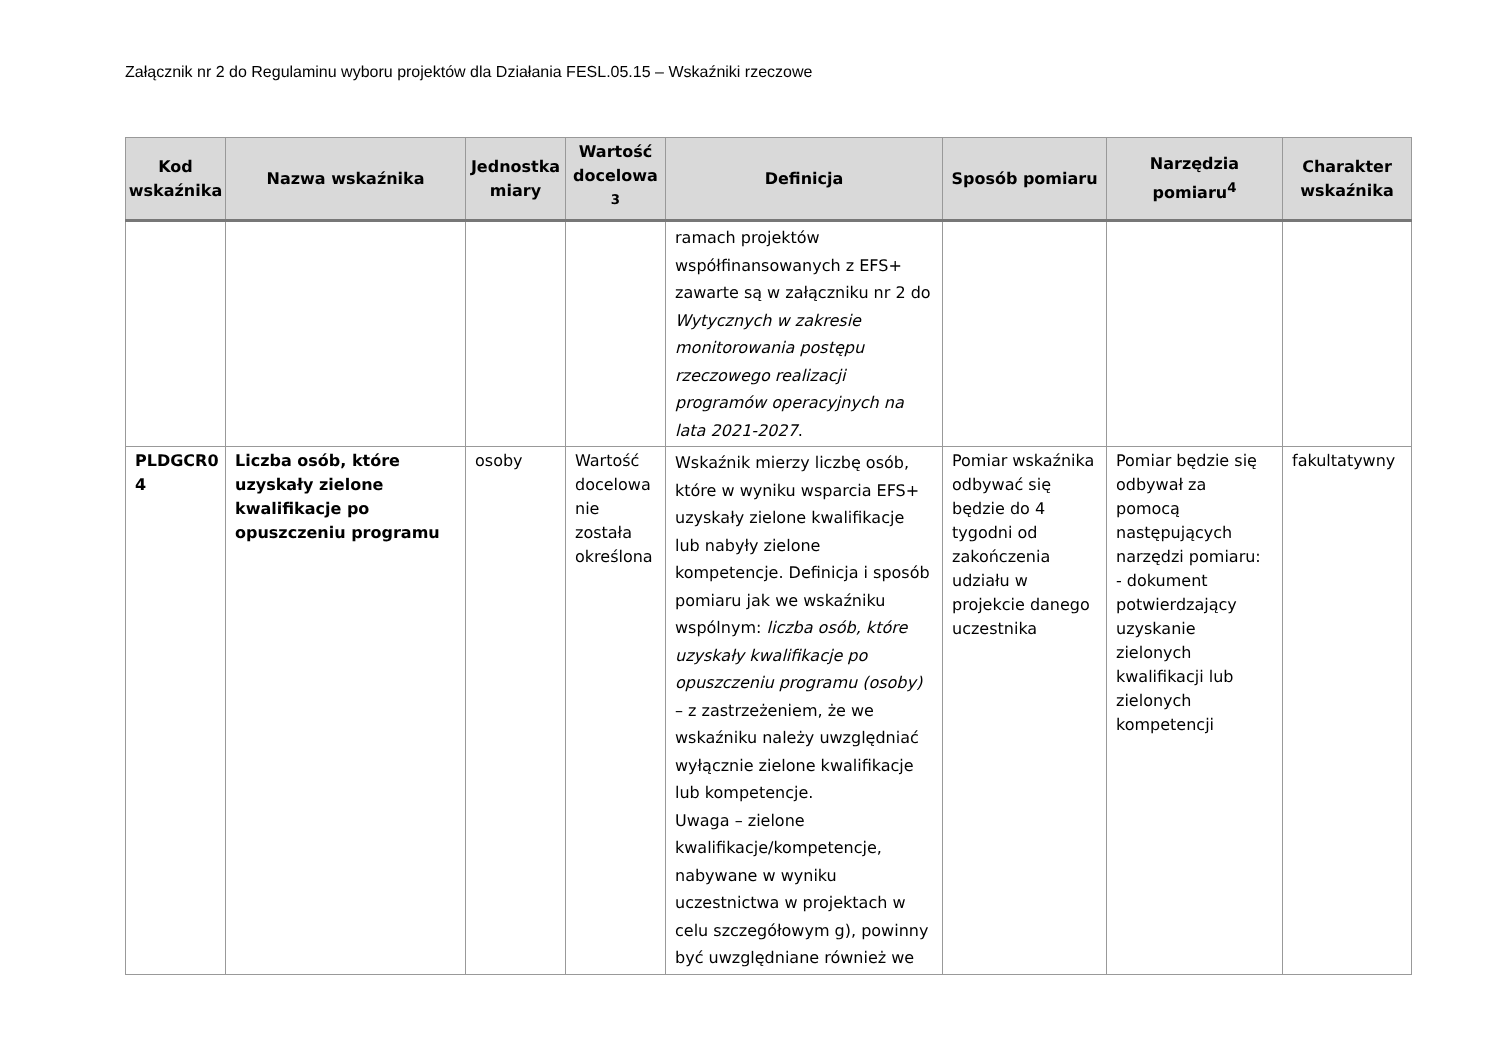Załącznik nr 2 do Regulaminu wyboru projektów dla Działania FESL.05.15 – Wskaźniki rzeczowe
| Kod wskaźnika | Nazwa wskaźnika | Jednostka miary | Wartość docelowa <sup>3</sup> | Definicja | Sposób pomiaru | Narzędzia pomiaru<sup>4</sup> | Charakter wskaźnika |
| --- | --- | --- | --- | --- | --- | --- | --- |
| | | | | ramach projektów współfinansowanych z EFS+ zawarte są w załączniku nr 2 do Wytycznych w zakresie monitorowania postępu rzeczowego realizacji programów operacyjnych na lata 2021-2027 . | | | |
| PLDGCR0 4 | Liczba osób, które uzyskały zielone kwalifikacje po opuszczeniu programu | osoby | Wartość docelowa nie została określona | Wskaźnik mierzy liczbę osób, które w wyniku wsparcia EFS+ uzyskały zielone kwalifikacje lub nabyły zielone kompetencje. Definicja i sposób pomiaru jak we wskaźniku wspólnym: liczba osób, które uzyskały kwalifikacje po opuszczeniu programu (osoby) – z zastrzeżeniem, że we wskaźniku należy uwzględniać wyłącznie zielone kwalifikacje lub kompetencje. Uwaga – zielone kwalifikacje/kompetencje, nabywane w wyniku uczestnictwa w projektach w celu szczegółowym g), powinny być uwzględniane również we | Pomiar wskaźnika odbywać się będzie do 4 tygodni od zakończenia udziału w projekcie danego uczestnika | Pomiar będzie się odbywał za pomocą następujących narzędzi pomiaru: - dokument potwierdzający uzyskanie zielonych kwalifikacji lub zielonych kompetencji | fakultatywny |